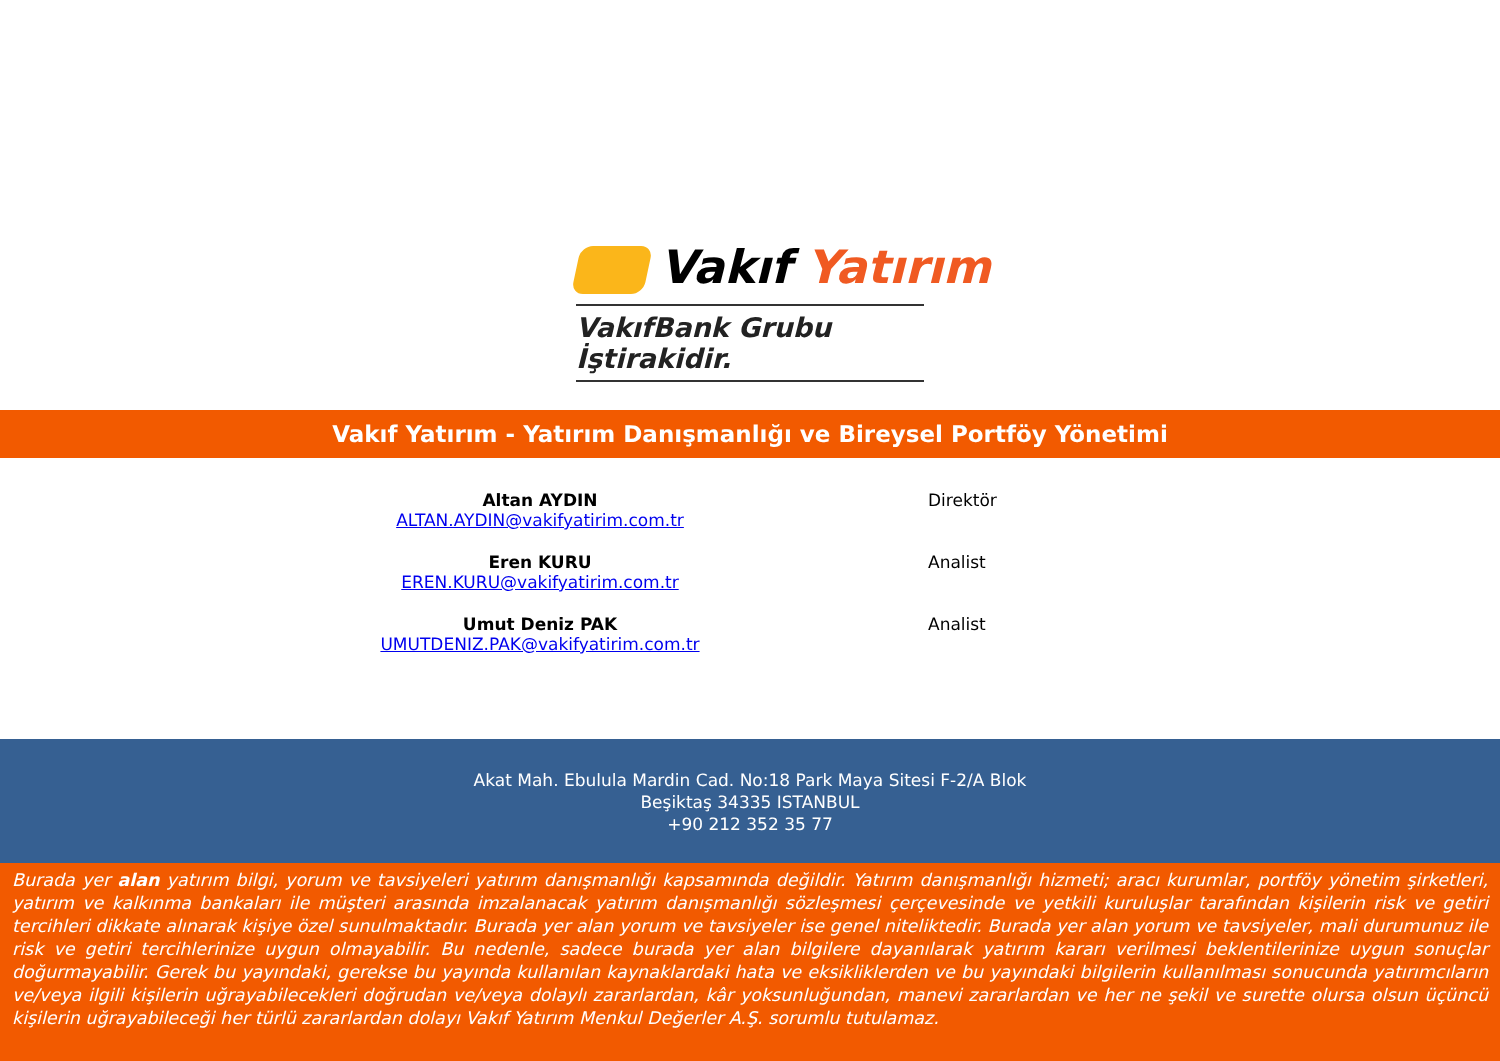Vakıf Yatırım
VakıfBank Grubu İştirakidir.
Vakıf Yatırım - Yatırım Danışmanlığı ve Bireysel Portföy Yönetimi
Altan AYDIN
ALTAN.AYDIN@vakifyatirim.com.tr
Direktör
Eren KURU
EREN.KURU@vakifyatirim.com.tr
Analist
Umut Deniz PAK
UMUTDENIZ.PAK@vakifyatirim.com.tr
Analist
Akat Mah. Ebulula Mardin Cad. No:18 Park Maya Sitesi F-2/A Blok
Beşiktaş 34335 ISTANBUL
+90 212 352 35 77
Burada yer alan yatırım bilgi, yorum ve tavsiyeleri yatırım danışmanlığı kapsamında değildir. Yatırım danışmanlığı hizmeti; aracı kurumlar, portföy yönetim şirketleri, yatırım ve kalkınma bankaları ile müşteri arasında imzalanacak yatırım danışmanlığı sözleşmesi çerçevesinde ve yetkili kuruluşlar tarafından kişilerin risk ve getiri tercihleri dikkate alınarak kişiye özel sunulmaktadır. Burada yer alan yorum ve tavsiyeler ise genel niteliktedir. Burada yer alan yorum ve tavsiyeler, mali durumunuz ile risk ve getiri tercihlerinize uygun olmayabilir. Bu nedenle, sadece burada yer alan bilgilere dayanılarak yatırım kararı verilmesi beklentilerinize uygun sonuçlar doğurmayabilir. Gerek bu yayındaki, gerekse bu yayında kullanılan kaynaklardaki hata ve eksikliklerden ve bu yayındaki bilgilerin kullanılması sonucunda yatırımcıların ve/veya ilgili kişilerin uğrayabilecekleri doğrudan ve/veya dolaylı zararlardan, kâr yoksunluğundan, manevi zararlardan ve her ne şekil ve surette olursa olsun üçüncü kişilerin uğrayabileceği her türlü zararlardan dolayı Vakıf Yatırım Menkul Değerler A.Ş. sorumlu tutulamaz.